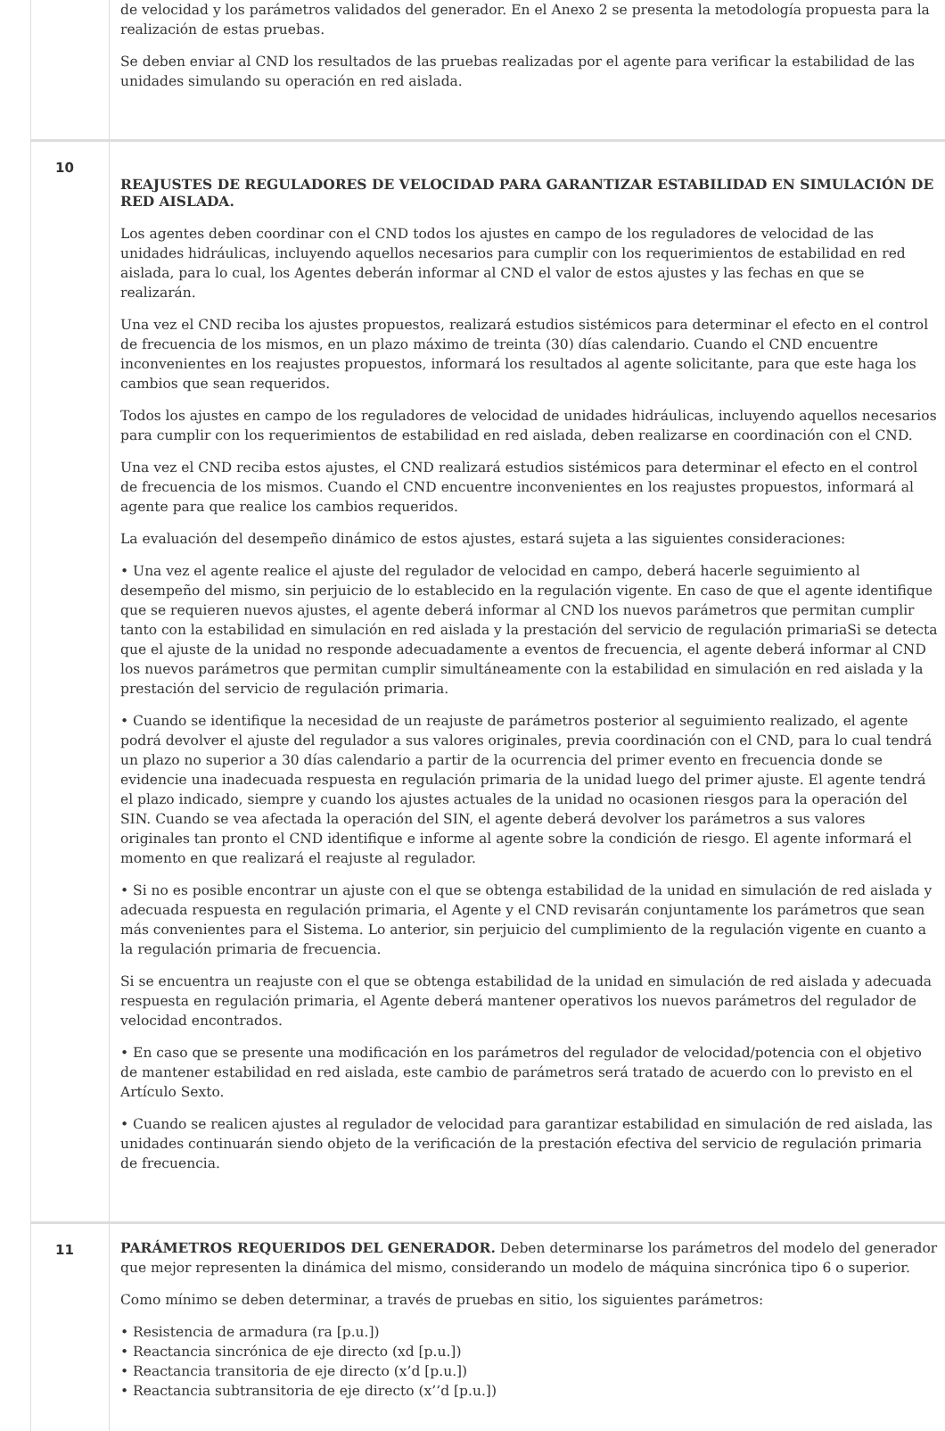| | de velocidad y los parámetros validados del generador. En el Anexo 2 se presenta la metodología propuesta para la realización de estas pruebas. Se deben enviar al CND los resultados de las pruebas realizadas por el agente para verificar la estabilidad de las unidades simulando su operación en red aislada. |
| 10 | REAJUSTES DE REGULADORES DE VELOCIDAD PARA GARANTIZAR ESTABILIDAD EN SIMULACIÓN DE RED AISLADA. Los agentes deben coordinar con el CND todos los ajustes en campo de los reguladores de velocidad de las unidades hidráulicas, incluyendo aquellos necesarios para cumplir con los requerimientos de estabilidad en red aislada, para lo cual, los Agentes deberán informar al CND el valor de estos ajustes y las fechas en que se realizarán. Una vez el CND reciba los ajustes propuestos, realizará estudios sistémicos para determinar el efecto en el control de frecuencia de los mismos, en un plazo máximo de treinta (30) días calendario. Cuando el CND encuentre inconvenientes en los reajustes propuestos, informará los resultados al agente solicitante, para que este haga los cambios que sean requeridos. Todos los ajustes en campo de los reguladores de velocidad de unidades hidráulicas, incluyendo aquellos necesarios para cumplir con los requerimientos de estabilidad en red aislada, deben realizarse en coordinación con el CND. Una vez el CND reciba estos ajustes, el CND realizará estudios sistémicos para determinar el efecto en el control de frecuencia de los mismos. Cuando el CND encuentre inconvenientes en los reajustes propuestos, informará al agente para que realice los cambios requeridos. La evaluación del desempeño dinámico de estos ajustes, estará sujeta a las siguientes consideraciones: • Una vez el agente realice el ajuste del regulador de velocidad en campo, deberá hacerle seguimiento al desempeño del mismo, sin perjuicio de lo establecido en la regulación vigente. En caso de que el agente identifique que se requieren nuevos ajustes, el agente deberá informar al CND los nuevos parámetros que permitan cumplir tanto con la estabilidad en simulación en red aislada y la prestación del servicio de regulación primariaSi se detecta que el ajuste de la unidad no responde adecuadamente a eventos de frecuencia, el agente deberá informar al CND los nuevos parámetros que permitan cumplir simultáneamente con la estabilidad en simulación en red aislada y la prestación del servicio de regulación primaria. • Cuando se identifique la necesidad de un reajuste de parámetros posterior al seguimiento realizado, el agente podrá devolver el ajuste del regulador a sus valores originales, previa coordinación con el CND, para lo cual tendrá un plazo no superior a 30 días calendario a partir de la ocurrencia del primer evento en frecuencia donde se evidencie una inadecuada respuesta en regulación primaria de la unidad luego del primer ajuste. El agente tendrá el plazo indicado, siempre y cuando los ajustes actuales de la unidad no ocasionen riesgos para la operación del SIN. Cuando se vea afectada la operación del SIN, el agente deberá devolver los parámetros a sus valores originales tan pronto el CND identifique e informe al agente sobre la condición de riesgo. El agente informará el momento en que realizará el reajuste al regulador. • Si no es posible encontrar un ajuste con el que se obtenga estabilidad de la unidad en simulación de red aislada y adecuada respuesta en regulación primaria, el Agente y el CND revisarán conjuntamente los parámetros que sean más convenientes para el Sistema. Lo anterior, sin perjuicio del cumplimiento de la regulación vigente en cuanto a la regulación primaria de frecuencia. Si se encuentra un reajuste con el que se obtenga estabilidad de la unidad en simulación de red aislada y adecuada respuesta en regulación primaria, el Agente deberá mantener operativos los nuevos parámetros del regulador de velocidad encontrados. • En caso que se presente una modificación en los parámetros del regulador de velocidad/potencia con el objetivo de mantener estabilidad en red aislada, este cambio de parámetros será tratado de acuerdo con lo previsto en el Artículo Sexto. • Cuando se realicen ajustes al regulador de velocidad para garantizar estabilidad en simulación de red aislada, las unidades continuarán siendo objeto de la verificación de la prestación efectiva del servicio de regulación primaria de frecuencia. |
| 11 | PARÁMETROS REQUERIDOS DEL GENERADOR. Deben determinarse los parámetros del modelo del generador que mejor representen la dinámica del mismo, considerando un modelo de máquina sincrónica tipo 6 o superior. Como mínimo se deben determinar, a través de pruebas en sitio, los siguientes parámetros: • Resistencia de armadura (ra [p.u.]) • Reactancia sincrónica de eje directo (xd [p.u.]) • Reactancia transitoria de eje directo (x’d [p.u.]) • Reactancia subtransitoria de eje directo (x’’d [p.u.]) |